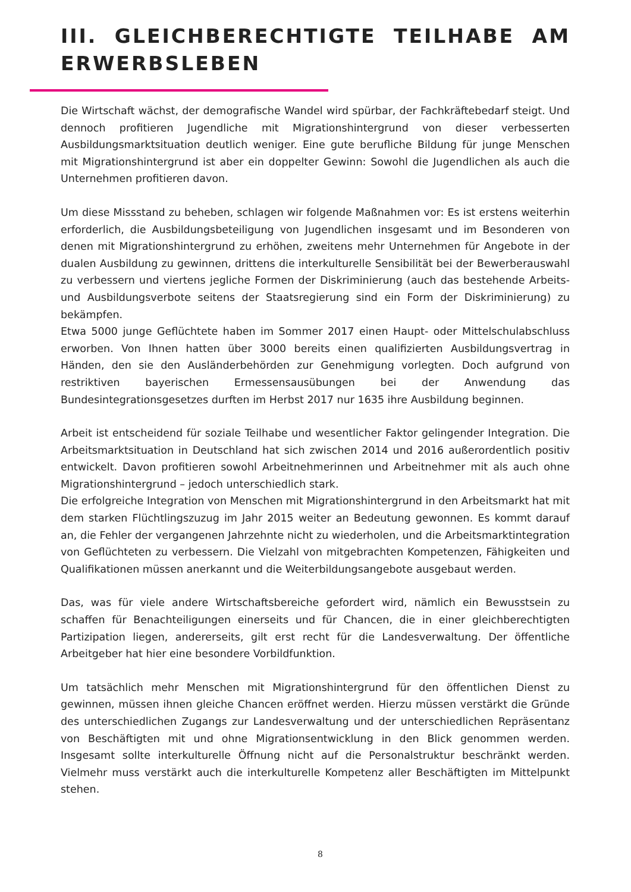III. GLEICHBERECHTIGTE TEILHABE AM ERWERBSLEBEN
Die Wirtschaft wächst, der demografische Wandel wird spürbar, der Fachkräftebedarf steigt. Und dennoch profitieren Jugendliche mit Migrationshintergrund von dieser verbesserten Ausbildungsmarktsituation deutlich weniger. Eine gute berufliche Bildung für junge Menschen mit Migrationshintergrund ist aber ein doppelter Gewinn: Sowohl die Jugendlichen als auch die Unternehmen profitieren davon.
Um diese Missstand zu beheben, schlagen wir folgende Maßnahmen vor: Es ist erstens weiterhin erforderlich, die Ausbildungsbeteiligung von Jugendlichen insgesamt und im Besonderen von denen mit Migrationshintergrund zu erhöhen, zweitens mehr Unternehmen für Angebote in der dualen Ausbildung zu gewinnen, drittens die interkulturelle Sensibilität bei der Bewerberauswahl zu verbessern und viertens jegliche Formen der Diskriminierung (auch das bestehende Arbeits- und Ausbildungsverbote seitens der Staatsregierung sind ein Form der Diskriminierung) zu bekämpfen.
Etwa 5000 junge Geflüchtete haben im Sommer 2017 einen Haupt- oder Mittelschulabschluss erworben. Von Ihnen hatten über 3000 bereits einen qualifizierten Ausbildungsvertrag in Händen, den sie den Ausländerbehörden zur Genehmigung vorlegten. Doch aufgrund von restriktiven bayerischen Ermessensausübungen bei der Anwendung das Bundesintegrationsgesetzes durften im Herbst 2017 nur 1635 ihre Ausbildung beginnen.
Arbeit ist entscheidend für soziale Teilhabe und wesentlicher Faktor gelingender Integration. Die Arbeitsmarktsituation in Deutschland hat sich zwischen 2014 und 2016 außerordentlich positiv entwickelt. Davon profitieren sowohl Arbeitnehmerinnen und Arbeitnehmer mit als auch ohne Migrationshintergrund – jedoch unterschiedlich stark.
Die erfolgreiche Integration von Menschen mit Migrationshintergrund in den Arbeitsmarkt hat mit dem starken Flüchtlingszuzug im Jahr 2015 weiter an Bedeutung gewonnen. Es kommt darauf an, die Fehler der vergangenen Jahrzehnte nicht zu wiederholen, und die Arbeitsmarktintegration von Geflüchteten zu verbessern. Die Vielzahl von mitgebrachten Kompetenzen, Fähigkeiten und Qualifikationen müssen anerkannt und die Weiterbildungsangebote ausgebaut werden.
Das, was für viele andere Wirtschaftsbereiche gefordert wird, nämlich ein Bewusstsein zu schaffen für Benachteiligungen einerseits und für Chancen, die in einer gleichberechtigten Partizipation liegen, andererseits, gilt erst recht für die Landesverwaltung. Der öffentliche Arbeitgeber hat hier eine besondere Vorbildfunktion.
Um tatsächlich mehr Menschen mit Migrationshintergrund für den öffentlichen Dienst zu gewinnen, müssen ihnen gleiche Chancen eröffnet werden. Hierzu müssen verstärkt die Gründe des unterschiedlichen Zugangs zur Landesverwaltung und der unterschiedlichen Repräsentanz von Beschäftigten mit und ohne Migrationsentwicklung in den Blick genommen werden. Insgesamt sollte interkulturelle Öffnung nicht auf die Personalstruktur beschränkt werden. Vielmehr muss verstärkt auch die interkulturelle Kompetenz aller Beschäftigten im Mittelpunkt stehen.
8